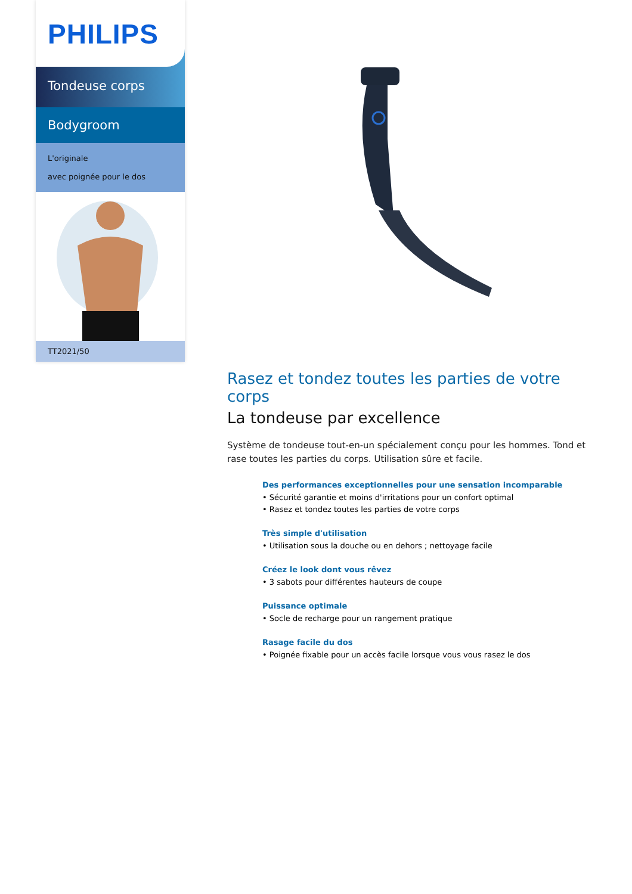PHILIPS
Tondeuse corps
Bodygroom
L'originale
avec poignée pour le dos
TT2021/50
Rasez et tondez toutes les parties de votre corps
La tondeuse par excellence
Système de tondeuse tout-en-un spécialement conçu pour les hommes. Tond et rase toutes les parties du corps. Utilisation sûre et facile.
Des performances exceptionnelles pour une sensation incomparable
• Sécurité garantie et moins d'irritations pour un confort optimal
• Rasez et tondez toutes les parties de votre corps
Très simple d'utilisation
• Utilisation sous la douche ou en dehors ; nettoyage facile
Créez le look dont vous rêvez
• 3 sabots pour différentes hauteurs de coupe
Puissance optimale
• Socle de recharge pour un rangement pratique
Rasage facile du dos
• Poignée fixable pour un accès facile lorsque vous vous rasez le dos